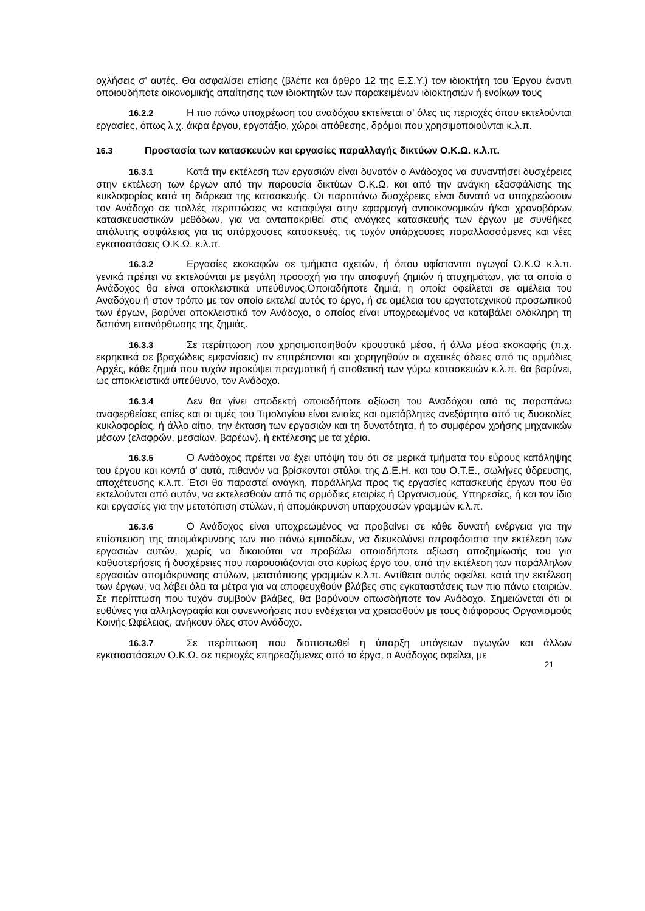οχλήσεις σ' αυτές. Θα ασφαλίσει επίσης (βλέπε και άρθρο 12 της Ε.Σ.Υ.) τον ιδιοκτήτη του Έργου έναντι οποιουδήποτε οικονομικής απαίτησης των ιδιοκτητών των παρακειμένων ιδιοκτησιών ή ενοίκων τους
16.2.2 Η πιο πάνω υποχρέωση του αναδόχου εκτείνεται σ' όλες τις περιοχές όπου εκτελούνται εργασίες, όπως λ.χ. άκρα έργου, εργοτάξιο, χώροι απόθεσης, δρόμοι που χρησιμοποιούνται κ.λ.π.
16.3 Προστασία των κατασκευών και εργασίες παραλλαγής δικτύων Ο.Κ.Ω. κ.λ.π.
16.3.1 Κατά την εκτέλεση των εργασιών είναι δυνατόν ο Ανάδοχος να συναντήσει δυσχέρειες στην εκτέλεση των έργων από την παρουσία δικτύων Ο.Κ.Ω. και από την ανάγκη εξασφάλισης της κυκλοφορίας κατά τη διάρκεια της κατασκευής. Οι παραπάνω δυσχέρειες είναι δυνατό να υποχρεώσουν τον Ανάδοχο σε πολλές περιπτώσεις να καταφύγει στην εφαρμογή αντιοικονομικών ή/και χρονοβόρων κατασκευαστικών μεθόδων, για να ανταποκριθεί στις ανάγκες κατασκευής των έργων με συνθήκες απόλυτης ασφάλειας για τις υπάρχουσες κατασκευές, τις τυχόν υπάρχουσες παραλλασσόμενες και νέες εγκαταστάσεις Ο.Κ.Ω. κ.λ.π.
16.3.2 Εργασίες εκσκαφών σε τμήματα οχετών, ή όπου υφίστανται αγωγοί Ο.Κ.Ω κ.λ.π. γενικά πρέπει να εκτελούνται με μεγάλη προσοχή για την αποφυγή ζημιών ή ατυχημάτων, για τα οποία ο Ανάδοχος θα είναι αποκλειστικά υπεύθυνος.Οποιαδήποτε ζημιά, η οποία οφείλεται σε αμέλεια του Αναδόχου ή στον τρόπο με τον οποίο εκτελεί αυτός το έργο, ή σε αμέλεια του εργατοτεχνικού προσωπικού των έργων, βαρύνει αποκλειστικά τον Ανάδοχο, ο οποίος είναι υποχρεωμένος να καταβάλει ολόκληρη τη δαπάνη επανόρθωσης της ζημιάς.
16.3.3 Σε περίπτωση που χρησιμοποιηθούν κρουστικά μέσα, ή άλλα μέσα εκσκαφής (π.χ. εκρηκτικά σε βραχώδεις εμφανίσεις) αν επιτρέπονται και χορηγηθούν οι σχετικές άδειες από τις αρμόδιες Αρχές, κάθε ζημιά που τυχόν προκύψει πραγματική ή αποθετική των γύρω κατασκευών κ.λ.π. θα βαρύνει, ως αποκλειστικά υπεύθυνο, τον Ανάδοχο.
16.3.4 Δεν θα γίνει αποδεκτή οποιαδήποτε αξίωση του Αναδόχου από τις παραπάνω αναφερθείσες αιτίες και οι τιμές του Τιμολογίου είναι ενιαίες και αμετάβλητες ανεξάρτητα από τις δυσκολίες κυκλοφορίας, ή άλλο αίτιο, την έκταση των εργασιών και τη δυνατότητα, ή το συμφέρον χρήσης μηχανικών μέσων (ελαφρών, μεσαίων, βαρέων), ή εκτέλεσης με τα χέρια.
16.3.5 Ο Ανάδοχος πρέπει να έχει υπόψη του ότι σε μερικά τμήματα του εύρους κατάληψης του έργου και κοντά σ' αυτά, πιθανόν να βρίσκονται στύλοι της Δ.Ε.Η. και του Ο.Τ.Ε., σωλήνες ύδρευσης, αποχέτευσης κ.λ.π. Έτσι θα παραστεί ανάγκη, παράλληλα προς τις εργασίες κατασκευής έργων που θα εκτελούνται από αυτόν, να εκτελεσθούν από τις αρμόδιες εταιρίες ή Οργανισμούς, Υπηρεσίες, ή και τον ίδιο και εργασίες για την μετατόπιση στύλων, ή απομάκρυνση υπαρχουσών γραμμών κ.λ.π.
16.3.6 Ο Ανάδοχος είναι υποχρεωμένος να προβαίνει σε κάθε δυνατή ενέργεια για την επίσπευση της απομάκρυνσης των πιο πάνω εμποδίων, να διευκολύνει απροφάσιστα την εκτέλεση των εργασιών αυτών, χωρίς να δικαιούται να προβάλει οποιαδήποτε αξίωση αποζημίωσής του για καθυστερήσεις ή δυσχέρειες που παρουσιάζονται στο κυρίως έργο του, από την εκτέλεση των παράλληλων εργασιών απομάκρυνσης στύλων, μετατόπισης γραμμών κ.λ.π. Αντίθετα αυτός οφείλει, κατά την εκτέλεση των έργων, να λάβει όλα τα μέτρα για να αποφευχθούν βλάβες στις εγκαταστάσεις των πιο πάνω εταιριών. Σε περίπτωση που τυχόν συμβούν βλάβες, θα βαρύνουν οπωσδήποτε τον Ανάδοχο. Σημειώνεται ότι οι ευθύνες για αλληλογραφία και συνεννοήσεις που ενδέχεται να χρειασθούν με τους διάφορους Οργανισμούς Κοινής Ωφέλειας, ανήκουν όλες στον Ανάδοχο.
16.3.7 Σε περίπτωση που διαπιστωθεί η ύπαρξη υπόγειων αγωγών και άλλων εγκαταστάσεων Ο.Κ.Ω. σε περιοχές επηρεαζόμενες από τα έργα, ο Ανάδοχος οφείλει, με
21